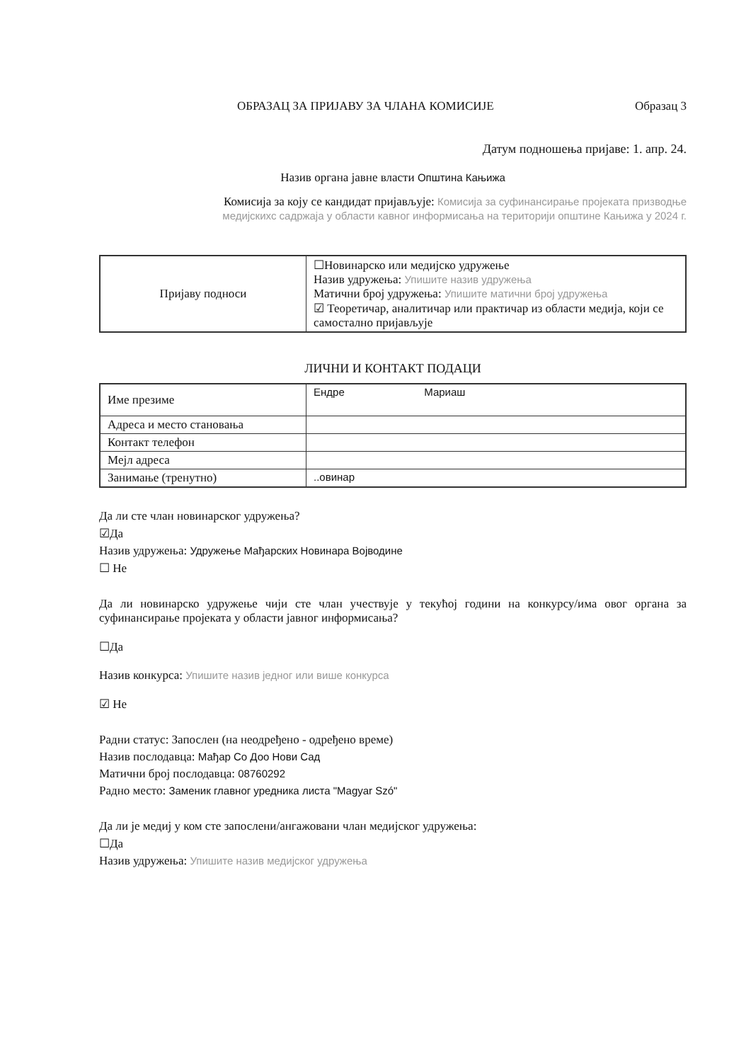ОБРАЗАЦ ЗА ПРИЈАВУ ЗА ЧЛАНА КОМИСИЈЕ Образац 3
Датум подношења пријаве: 1. апр. 24.
Назив органа јавне власти Општина Кањижа
Комисија за коју се кандидат пријављује: Комисија за суфинансирање пројеката призводње
медијскихс садржаја у области кавног информисања на територији општине Кањижа у 2024 г.
| Пријаву подноси | ☐Новинарско или медијско удружење Назив удружења: Упишите назив удружења Матични број удружења: Упишите матични број удружења ☑ Теоретичар, аналитичар или практичар из области медија, који се самостално пријављује |
ЛИЧНИ И КОНТАКТ ПОДАЦИ
| Име презиме | Ендре Мариаш |
| Адреса и место становања | |
| Контакт телефон | |
| Мејл адреса | |
| Занимање (тренутно) | ..овинар |
Да ли сте члан новинарског удружења?
☑Да
Назив удружења: Удружење Мађарских Новинара Војводине
☐ Не
Да ли новинарско удружење чији сте члан учествује у текућој години на конкурсу/има овог органа за суфинансирање пројеката у области јавног информисања?
☐Да
Назив конкурса: Упишите назив једног или више конкурса
☑ Не
Радни статус: Запослен (на неодређено - одређено време)
Назив послодавца: Мађар Со Доо Нови Сад
Матични број послодавца: 08760292
Радно место: Заменик главног уредника листа "Magyar Szó"
Да ли је медиј у ком сте запослени/ангажовани члан медијског удружења:
☐Да
Назив удружења: Упишите назив медијског удружења